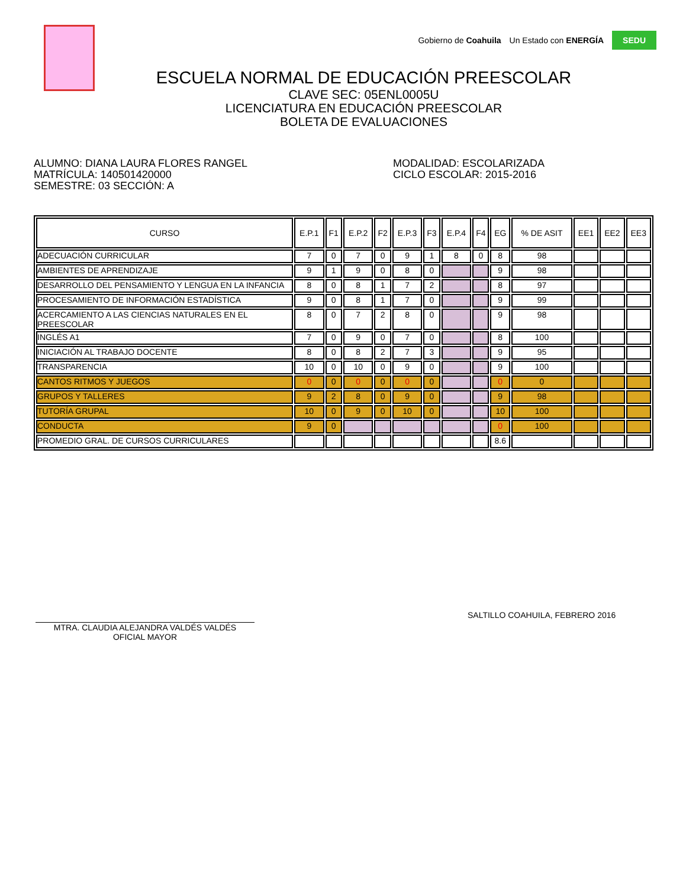Gobierno de Coahuila Un Estado con ENERGÍA SEDU
ESCUELA NORMAL DE EDUCACIÓN PREESCOLAR
CLAVE SEC: 05ENL0005U
LICENCIATURA EN EDUCACIÓN PREESCOLAR
BOLETA DE EVALUACIONES
ALUMNO: DIANA LAURA FLORES RANGEL
MATRÍCULA: 140501420000
SEMESTRE: 03 SECCIÓN: A
MODALIDAD: ESCOLARIZADA
CICLO ESCOLAR: 2015-2016
| CURSO | E.P.1 | F1 | E.P.2 | F2 | E.P.3 | F3 | E.P.4 | F4 | EG | % DE ASIT | EE1 | EE2 | EE3 |
| --- | --- | --- | --- | --- | --- | --- | --- | --- | --- | --- | --- | --- | --- |
| ADECUACIÓN CURRICULAR | 7 | 0 | 7 | 0 | 9 | 1 | 8 | 0 | 8 | 98 | | | |
| AMBIENTES DE APRENDIZAJE | 9 | 1 | 9 | 0 | 8 | 0 | | | 9 | 98 | | | |
| DESARROLLO DEL PENSAMIENTO Y LENGUA EN LA INFANCIA | 8 | 0 | 8 | 1 | 7 | 2 | | | 8 | 97 | | | |
| PROCESAMIENTO DE INFORMACIÓN ESTADÍSTICA | 9 | 0 | 8 | 1 | 7 | 0 | | | 9 | 99 | | | |
| ACERCAMIENTO A LAS CIENCIAS NATURALES EN EL PREESCOLAR | 8 | 0 | 7 | 2 | 8 | 0 | | | 9 | 98 | | | |
| INGLÉS A1 | 7 | 0 | 9 | 0 | 7 | 0 | | | 8 | 100 | | | |
| INICIACIÓN AL TRABAJO DOCENTE | 8 | 0 | 8 | 2 | 7 | 3 | | | 9 | 95 | | | |
| TRANSPARENCIA | 10 | 0 | 10 | 0 | 9 | 0 | | | 9 | 100 | | | |
| CANTOS RITMOS Y JUEGOS | 0 | 0 | 0 | 0 | 0 | 0 | | | 0 | 0 | | | |
| GRUPOS Y TALLERES | 9 | 2 | 8 | 0 | 9 | 0 | | | 9 | 98 | | | |
| TUTORÍA GRUPAL | 10 | 0 | 9 | 0 | 10 | 0 | | | 10 | 100 | | | |
| CONDUCTA | 9 | 0 | | | | | | | 0 | 100 | | | |
| PROMEDIO GRAL. DE CURSOS CURRICULARES | | | | | | | | | 8.6 | | | | |
MTRA. CLAUDIA ALEJANDRA VALDÉS VALDÉS
OFICIAL MAYOR
SALTILLO COAHUILA, FEBRERO 2016